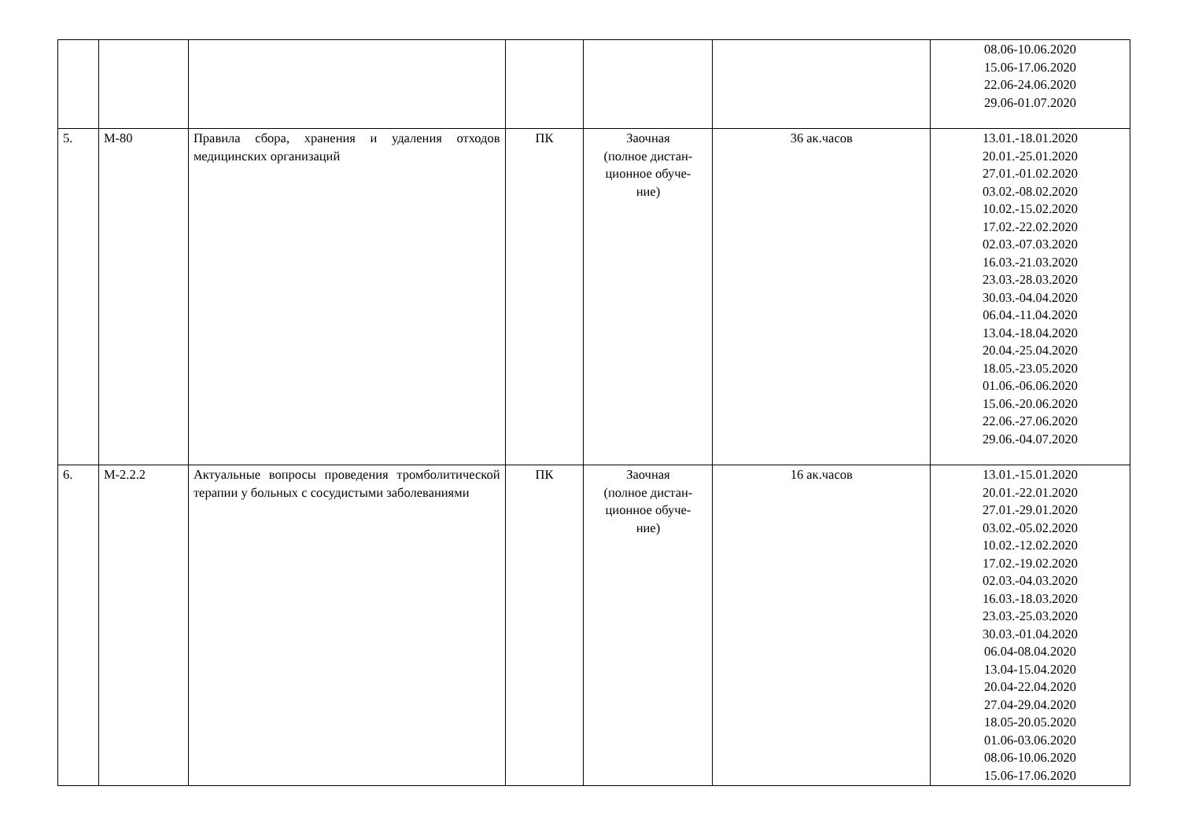| | | | | | | 08.06-10.06.2020 15.06-17.06.2020 22.06-24.06.2020 29.06-01.07.2020 |
| 5. | М-80 | Правила сбора, хранения и удаления отходов медицинских организаций | ПК | Заочная (полное дистан- ционное обуче- ние) | 36 ак.часов | 13.01.-18.01.2020 20.01.-25.01.2020 27.01.-01.02.2020 03.02.-08.02.2020 10.02.-15.02.2020 17.02.-22.02.2020 02.03.-07.03.2020 16.03.-21.03.2020 23.03.-28.03.2020 30.03.-04.04.2020 06.04.-11.04.2020 13.04.-18.04.2020 20.04.-25.04.2020 18.05.-23.05.2020 01.06.-06.06.2020 15.06.-20.06.2020 22.06.-27.06.2020 29.06.-04.07.2020 |
| 6. | М-2.2.2 | Актуальные вопросы проведения тромболитической терапии у больных с сосудистыми заболеваниями | ПК | Заочная (полное дистан- ционное обуче- ние) | 16 ак.часов | 13.01.-15.01.2020 20.01.-22.01.2020 27.01.-29.01.2020 03.02.-05.02.2020 10.02.-12.02.2020 17.02.-19.02.2020 02.03.-04.03.2020 16.03.-18.03.2020 23.03.-25.03.2020 30.03.-01.04.2020 06.04-08.04.2020 13.04-15.04.2020 20.04-22.04.2020 27.04-29.04.2020 18.05-20.05.2020 01.06-03.06.2020 08.06-10.06.2020 15.06-17.06.2020 |